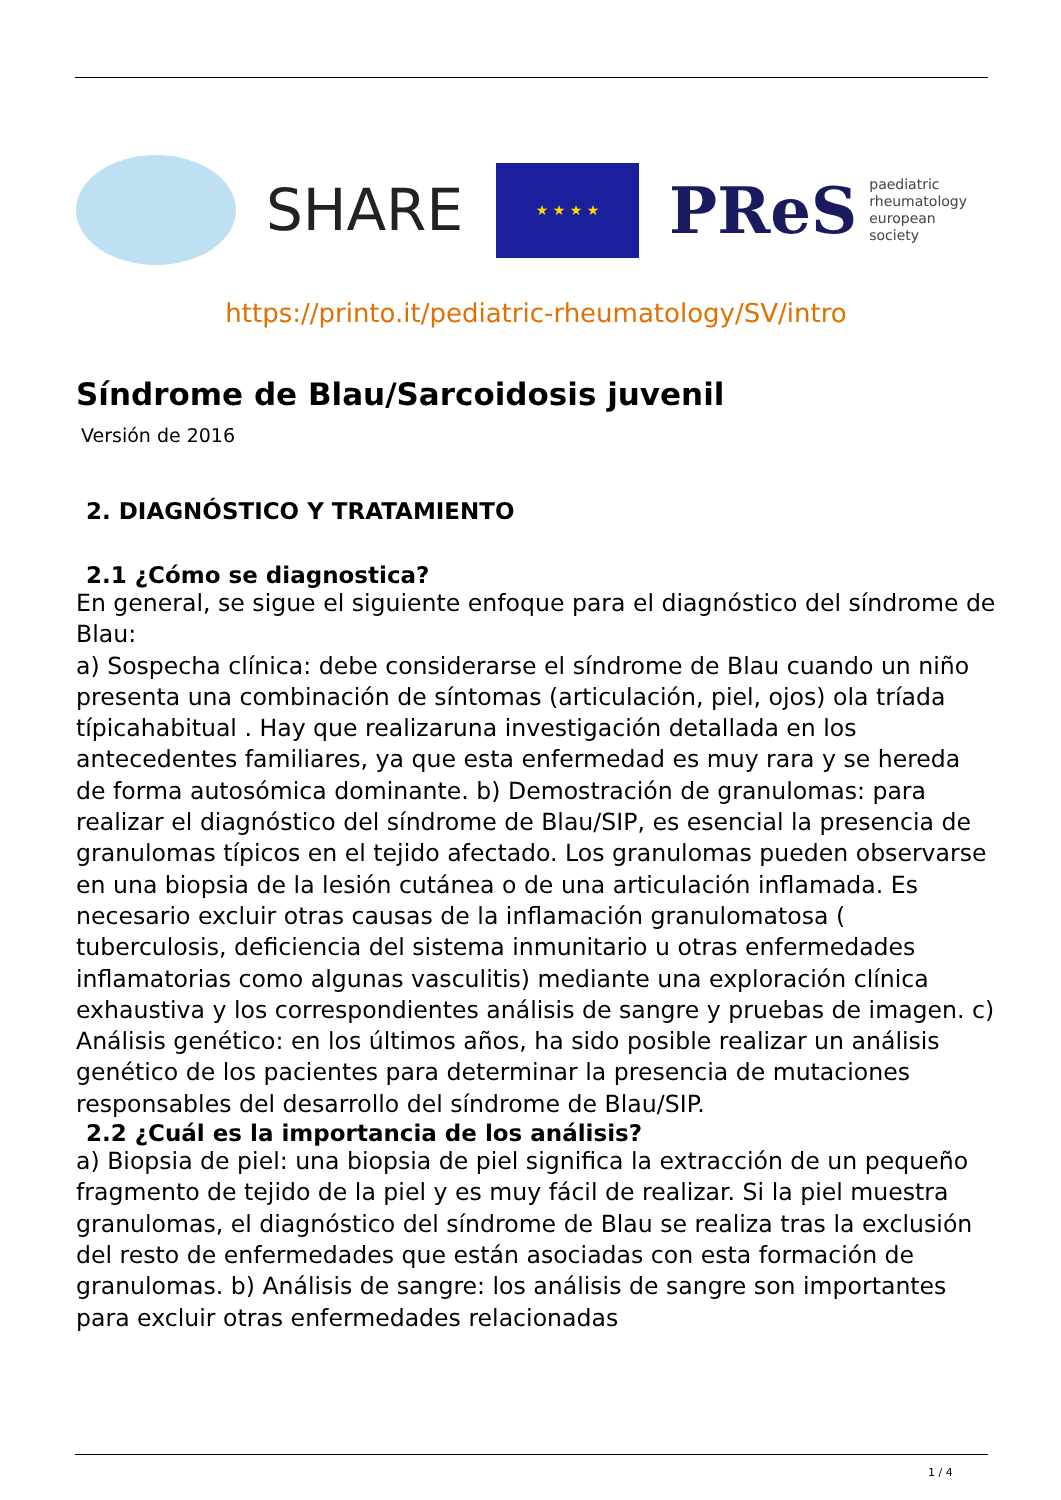SHARE
★ ★ ★ ★
PReS paediatric
rheumatology
european
society
https://printo.it/pediatric-rheumatology/SV/intro
Síndrome de Blau/Sarcoidosis juvenil
Versión de 2016
2. DIAGNÓSTICO Y TRATAMIENTO
2.1 ¿Cómo se diagnostica?
En general, se sigue el siguiente enfoque para el diagnóstico del síndrome de Blau:
a) Sospecha clínica: debe considerarse el síndrome de Blau cuando un niño presenta una combinación de síntomas (articulación, piel, ojos) ola tríada típicahabitual . Hay que realizaruna investigación detallada en los antecedentes familiares, ya que esta enfermedad es muy rara y se hereda de forma autosómica dominante. b) Demostración de granulomas: para realizar el diagnóstico del síndrome de Blau/SIP, es esencial la presencia de granulomas típicos en el tejido afectado. Los granulomas pueden observarse en una biopsia de la lesión cutánea o de una articulación inflamada. Es necesario excluir otras causas de la inflamación granulomatosa ( tuberculosis, deficiencia del sistema inmunitario u otras enfermedades inflamatorias como algunas vasculitis) mediante una exploración clínica exhaustiva y los correspondientes análisis de sangre y pruebas de imagen. c) Análisis genético: en los últimos años, ha sido posible realizar un análisis genético de los pacientes para determinar la presencia de mutaciones responsables del desarrollo del síndrome de Blau/SIP.
2.2 ¿Cuál es la importancia de los análisis?
a) Biopsia de piel: una biopsia de piel significa la extracción de un pequeño fragmento de tejido de la piel y es muy fácil de realizar. Si la piel muestra granulomas, el diagnóstico del síndrome de Blau se realiza tras la exclusión del resto de enfermedades que están asociadas con esta formación de granulomas. b) Análisis de sangre: los análisis de sangre son importantes para excluir otras enfermedades relacionadas
1 / 4